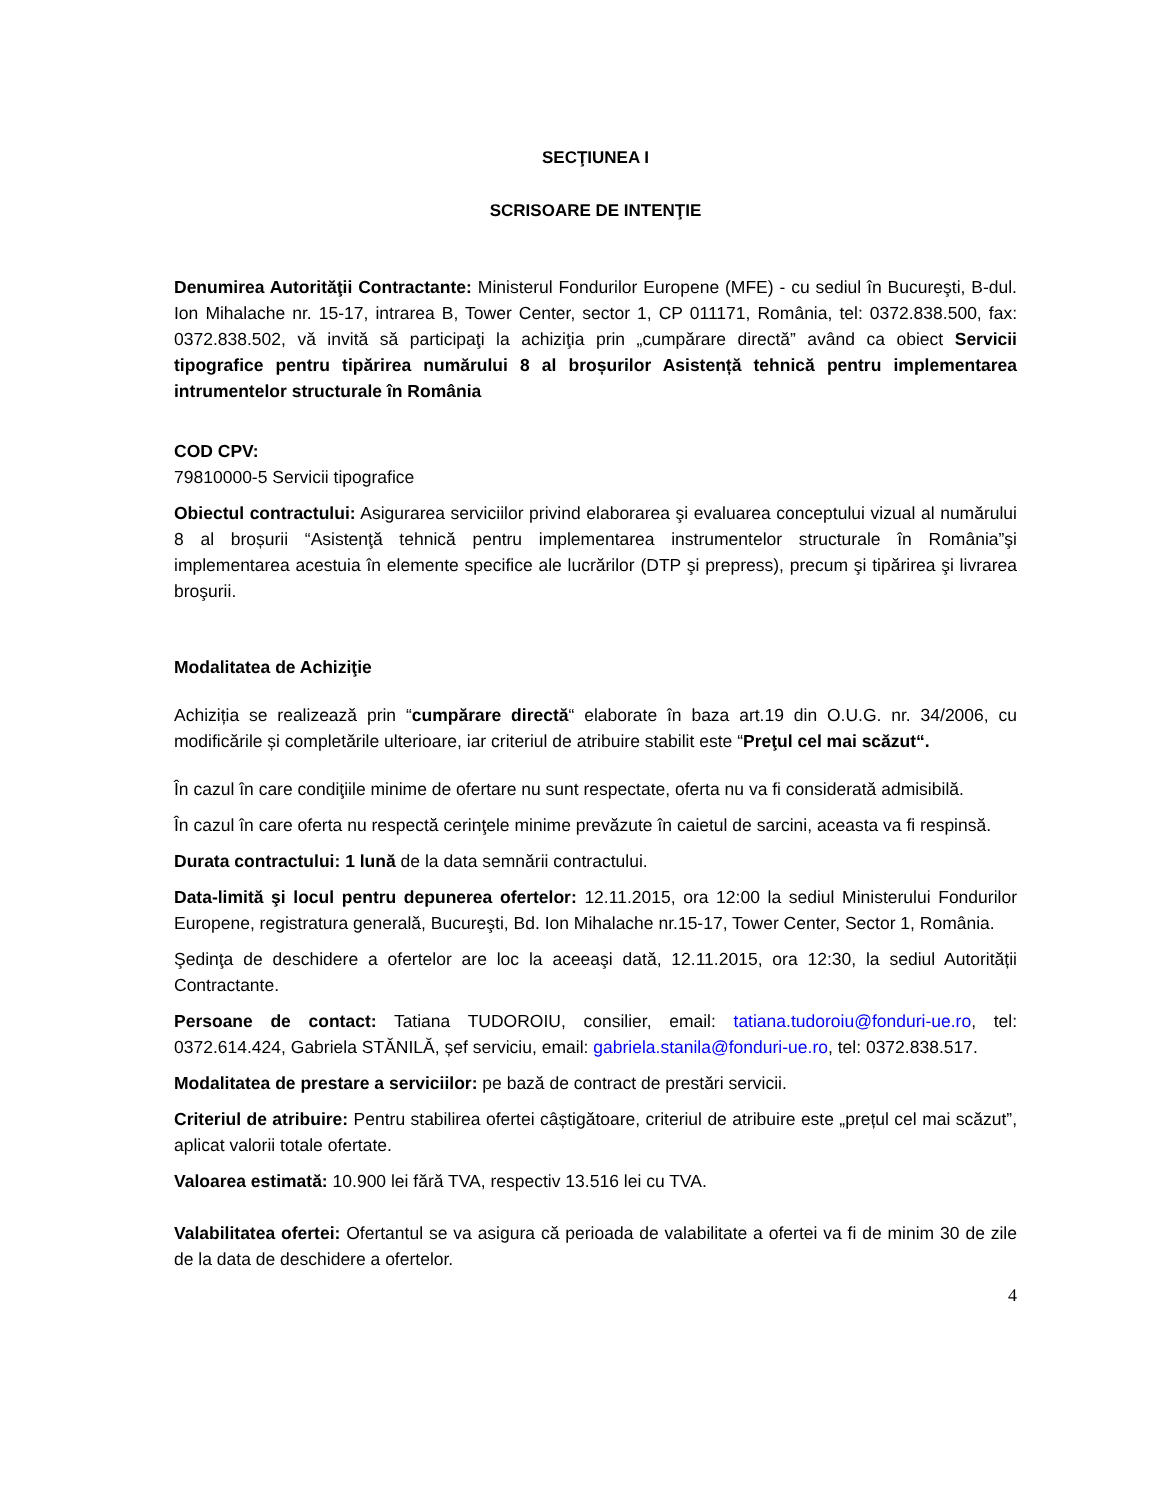SECŢIUNEA I
SCRISOARE DE INTENŢIE
Denumirea Autorităţii Contractante: Ministerul Fondurilor Europene (MFE) - cu sediul în Bucureşti, B-dul. Ion Mihalache nr. 15-17, intrarea B, Tower Center, sector 1, CP 011171, România, tel: 0372.838.500, fax: 0372.838.502, vă invită să participaţi la achiziţia prin „cumpărare directă” având ca obiect Servicii tipografice pentru tipărirea numărului 8 al broșurilor Asistență tehnică pentru implementarea intrumentelor structurale în România
COD CPV:
79810000-5 Servicii tipografice
Obiectul contractului: Asigurarea serviciilor privind elaborarea şi evaluarea conceptului vizual al numărului 8 al broșurii “Asistenţă tehnică pentru implementarea instrumentelor structurale în România”şi implementarea acestuia în elemente specifice ale lucrărilor (DTP şi prepress), precum şi tipărirea şi livrarea broşurii.
Modalitatea de Achiziţie
Achiziția se realizează prin “cumpărare directă“ elaborate în baza art.19 din O.U.G. nr. 34/2006, cu modificările și completările ulterioare, iar criteriul de atribuire stabilit este “Preţul cel mai scăzut“.
În cazul în care condiţiile minime de ofertare nu sunt respectate, oferta nu va fi considerată admisibilă.
În cazul în care oferta nu respectă cerinţele minime prevăzute în caietul de sarcini, aceasta va fi respinsă.
Durata contractului: 1 lună de la data semnării contractului.
Data-limită şi locul pentru depunerea ofertelor: 12.11.2015, ora 12:00 la sediul Ministerului Fondurilor Europene, registratura generală, Bucureşti, Bd. Ion Mihalache nr.15-17, Tower Center, Sector 1, România.
Şedinţa de deschidere a ofertelor are loc la aceeaşi dată, 12.11.2015, ora 12:30, la sediul Autorității Contractante.
Persoane de contact: Tatiana TUDOROIU, consilier, email: tatiana.tudoroiu@fonduri-ue.ro, tel: 0372.614.424, Gabriela STĂNILĂ, șef serviciu, email: gabriela.stanila@fonduri-ue.ro, tel: 0372.838.517.
Modalitatea de prestare a serviciilor: pe bază de contract de prestări servicii.
Criteriul de atribuire: Pentru stabilirea ofertei câștigătoare, criteriul de atribuire este „prețul cel mai scăzut”, aplicat valorii totale ofertate.
Valoarea estimată: 10.900 lei fără TVA, respectiv 13.516 lei cu TVA.
Valabilitatea ofertei: Ofertantul se va asigura că perioada de valabilitate a ofertei va fi de minim 30 de zile de la data de deschidere a ofertelor.
4